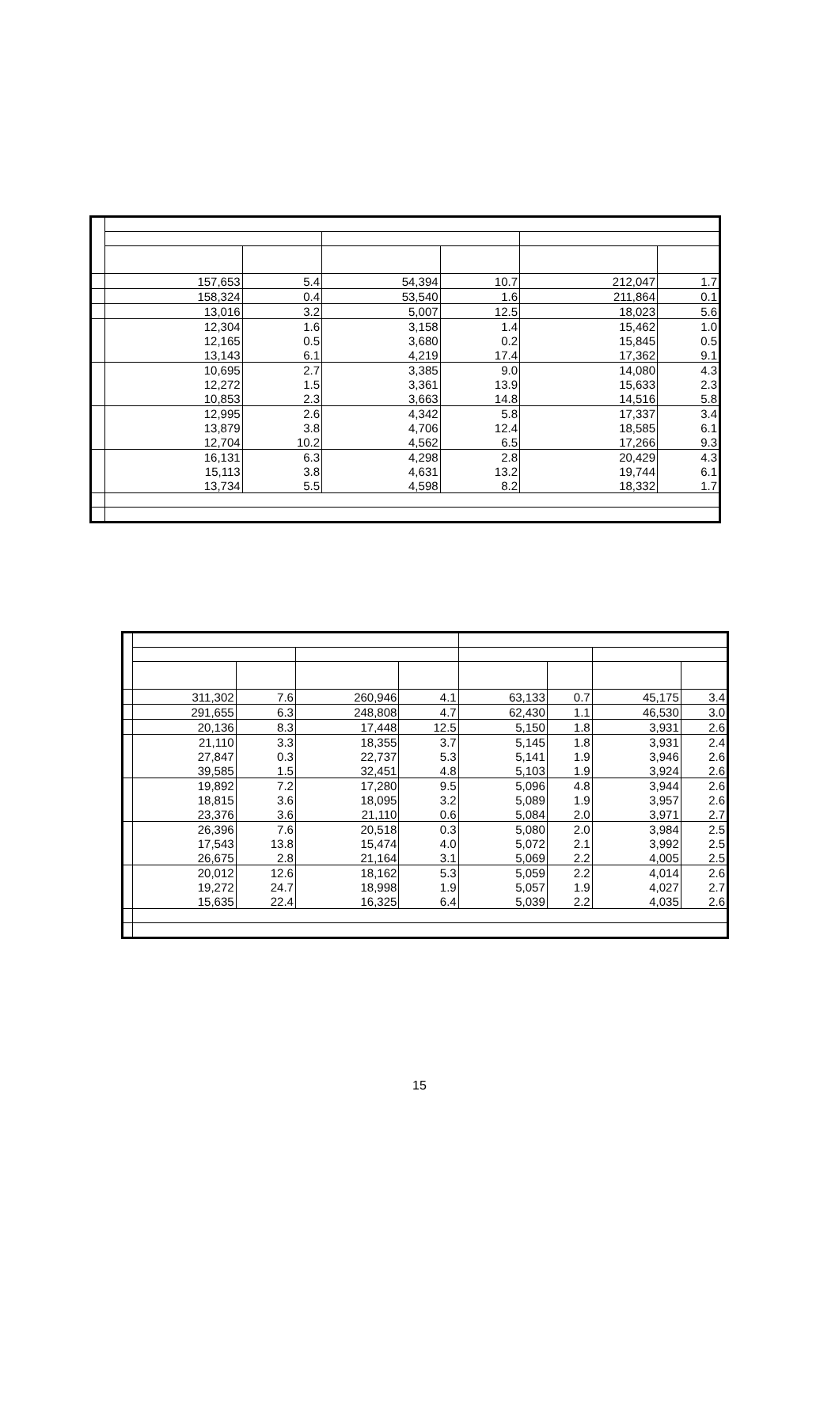| | 157,653 | 5.4 | 54,394 | 10.7 | 212,047 | 1.7 |
| | 158,324 | 0.4 | 53,540 | 1.6 | 211,864 | 0.1 |
| | 13,016 | 3.2 | 5,007 | 12.5 | 18,023 | 5.6 |
| | 12,304 | 1.6 | 3,158 | 1.4 | 15,462 | 1.0 |
| | 12,165 | 0.5 | 3,680 | 0.2 | 15,845 | 0.5 |
| | 13,143 | 6.1 | 4,219 | 17.4 | 17,362 | 9.1 |
| | 10,695 | 2.7 | 3,385 | 9.0 | 14,080 | 4.3 |
| | 12,272 | 1.5 | 3,361 | 13.9 | 15,633 | 2.3 |
| | 10,853 | 2.3 | 3,663 | 14.8 | 14,516 | 5.8 |
| | 12,995 | 2.6 | 4,342 | 5.8 | 17,337 | 3.4 |
| | 13,879 | 3.8 | 4,706 | 12.4 | 18,585 | 6.1 |
| | 12,704 | 10.2 | 4,562 | 6.5 | 17,266 | 9.3 |
| | 16,131 | 6.3 | 4,298 | 2.8 | 20,429 | 4.3 |
| | 15,113 | 3.8 | 4,631 | 13.2 | 19,744 | 6.1 |
| | 13,734 | 5.5 | 4,598 | 8.2 | 18,332 | 1.7 |
| | 311,302 | 7.6 | 260,946 | 4.1 | 63,133 | 0.7 | 45,175 | 3.4 |
| | 291,655 | 6.3 | 248,808 | 4.7 | 62,430 | 1.1 | 46,530 | 3.0 |
| | 20,136 | 8.3 | 17,448 | 12.5 | 5,150 | 1.8 | 3,931 | 2.6 |
| | 21,110 | 3.3 | 18,355 | 3.7 | 5,145 | 1.8 | 3,931 | 2.4 |
| | 27,847 | 0.3 | 22,737 | 5.3 | 5,141 | 1.9 | 3,946 | 2.6 |
| | 39,585 | 1.5 | 32,451 | 4.8 | 5,103 | 1.9 | 3,924 | 2.6 |
| | 19,892 | 7.2 | 17,280 | 9.5 | 5,096 | 4.8 | 3,944 | 2.6 |
| | 18,815 | 3.6 | 18,095 | 3.2 | 5,089 | 1.9 | 3,957 | 2.6 |
| | 23,376 | 3.6 | 21,110 | 0.6 | 5,084 | 2.0 | 3,971 | 2.7 |
| | 26,396 | 7.6 | 20,518 | 0.3 | 5,080 | 2.0 | 3,984 | 2.5 |
| | 17,543 | 13.8 | 15,474 | 4.0 | 5,072 | 2.1 | 3,992 | 2.5 |
| | 26,675 | 2.8 | 21,164 | 3.1 | 5,069 | 2.2 | 4,005 | 2.5 |
| | 20,012 | 12.6 | 18,162 | 5.3 | 5,059 | 2.2 | 4,014 | 2.6 |
| | 19,272 | 24.7 | 18,998 | 1.9 | 5,057 | 1.9 | 4,027 | 2.7 |
| | 15,635 | 22.4 | 16,325 | 6.4 | 5,039 | 2.2 | 4,035 | 2.6 |
15